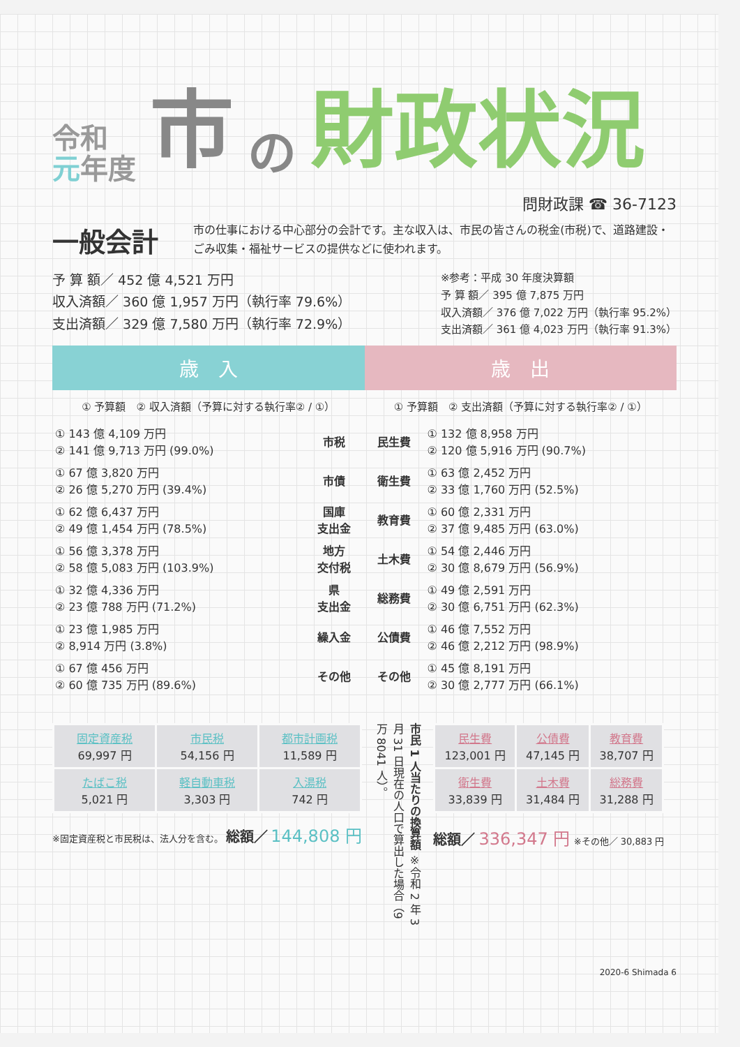令和
元年度
市の 財政状況
問財政課 ☎ 36-7123
一般会計
市の仕事における中心部分の会計です。主な収入は、市民の皆さんの税金(市税)で、道路建設・ごみ収集・福祉サービスの提供などに使われます。
予 算 額／ 452 億 4,521 万円
収入済額／ 360 億 1,957 万円（執行率 79.6%）
支出済額／ 329 億 7,580 万円（執行率 72.9%）
※参考：平成 30 年度決算額
予 算 額／ 395 億 7,875 万円
収入済額／ 376 億 7,022 万円（執行率 95.2%）
支出済額／ 361 億 4,023 万円（執行率 91.3%）
歳　入 歳　出
① 予算額　② 収入済額（予算に対する執行率② / ①）
① 予算額　② 支出済額（予算に対する執行率② / ①）
| ① 143 億 4,109 万円 ② 141 億 9,713 万円 (99.0%) | 市税 | 民生費 | ① 132 億 8,958 万円 ② 120 億 5,916 万円 (90.7%) |
| ① 67 億 3,820 万円 ② 26 億 5,270 万円 (39.4%) | 市債 | 衛生費 | ① 63 億 2,452 万円 ② 33 億 1,760 万円 (52.5%) |
| ① 62 億 6,437 万円 ② 49 億 1,454 万円 (78.5%) | 国庫 支出金 | 教育費 | ① 60 億 2,331 万円 ② 37 億 9,485 万円 (63.0%) |
| ① 56 億 3,378 万円 ② 58 億 5,083 万円 (103.9%) | 地方 交付税 | 土木費 | ① 54 億 2,446 万円 ② 30 億 8,679 万円 (56.9%) |
| ① 32 億 4,336 万円 ② 23 億 788 万円 (71.2%) | 県 支出金 | 総務費 | ① 49 億 2,591 万円 ② 30 億 6,751 万円 (62.3%) |
| ① 23 億 1,985 万円 ② 8,914 万円 (3.8%) | 繰入金 | 公債費 | ① 46 億 7,552 万円 ② 46 億 2,212 万円 (98.9%) |
| ① 67 億 456 万円 ② 60 億 735 万円 (89.6%) | その他 | その他 | ① 45 億 8,191 万円 ② 30 億 2,777 万円 (66.1%) |
| 固定資産税 69,997 円 | 市民税 54,156 円 | 都市計画税 11,589 円 |
| たばこ税 5,021 円 | 軽自動車税 3,303 円 | 入湯税 742 円 |
※固定資産税と市民税は、法人分を含む。 総額／ 144,808 円
市民 1 人当たりの換算額 ※令和 2 年 3 月 31 日現在の人口で算出した場合（9 万 8041 人）。
| 民生費 123,001 円 | 公債費 47,145 円 | 教育費 38,707 円 |
| 衛生費 33,839 円 | 土木費 31,484 円 | 総務費 31,288 円 |
総額／ 336,347 円 ※その他／ 30,883 円
2020-6 Shimada 6